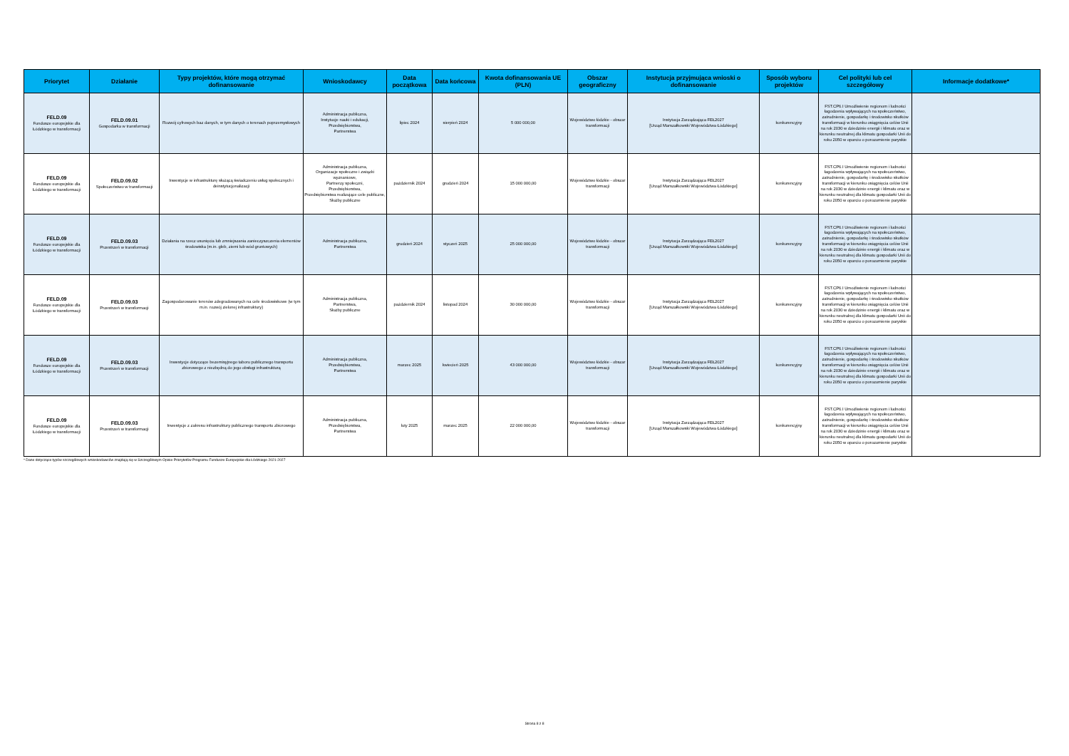| Priorytet | Działanie | Typy projektów, które mogą otrzymać dofinansowanie | Wnioskodawcy | Data początkowa | Data końcowa | Kwota dofinansowania UE (PLN) | Obszar geograficzny | Instytucja przyjmująca wnioski o dofinansowanie | Sposób wyboru projektów | Cel polityki lub cel szczegółowy | Informacje dodatkowe* |
| --- | --- | --- | --- | --- | --- | --- | --- | --- | --- | --- | --- |
| FELD.09 Fundusze europejskie dla Łódzkiego w transformacji | FELD.09.01 Gospodarka w transformacji | Rozwój cyfrowych baz danych, w tym danych o terenach poprzemysłowych | Administracja publiczna, Instytucje nauki i edukacji, Przedsiębiorstwa, Partnerstwa | lipiec 2024 | sierpień 2024 | 5 000 000,00 | Województwo łódzkie - obszar transformacji | Instytucja Zarządzająca FEŁ2027 [Urząd Marszałkowski Województwa Łódzkiego] | konkurencyjny | FST.CP6.I Umożliwienie regionom i ludności łagodzenia wpływających na społeczeństwo, zatrudnienie, gospodarkę i środowisko skutków transformacji w kierunku osiągnięcia celów Unii na rok 2030 w dziedzinie energii i klimatu oraz w kierunku neutralnej dla klimatu gospodarki Unii do roku 2050 w oparciu o porozumienie paryskie | |
| FELD.09 Fundusze europejskie dla Łódzkiego w transformacji | FELD.09.02 Społeczeństwo w transformacji | Inwestycje w infrastrukturę służącą świadczeniu usług społecznych i deinstytucjonalizacji | Administracja publiczna, Organizacje społeczne i związki wyznaniowe, Partnerzy społeczni, Przedsiębiorstwa, Przedsiębiorstwa realizujące cele publiczne, Służby publiczne | październik 2024 | grudzień 2024 | 15 000 000,00 | Województwo łódzkie - obszar transformacji | Instytucja Zarządzająca FEŁ2027 [Urząd Marszałkowski Województwa Łódzkiego] | konkurencyjny | FST.CP6.I Umożliwienie regionom i ludności łagodzenia wpływających na społeczeństwo, zatrudnienie, gospodarkę i środowisko skutków transformacji w kierunku osiągnięcia celów Unii na rok 2030 w dziedzinie energii i klimatu oraz w kierunku neutralnej dla klimatu gospodarki Unii do roku 2050 w oparciu o porozumienie paryskie | |
| FELD.09 Fundusze europejskie dla Łódzkiego w transformacji | FELD.09.03 Przestrzeń w transformacji | Działania na rzecz usunięcia lub zmniejszania zanieczyszczenia elementów środowiska (m.in. gleb, ziemi lub wód gruntowych) | Administracja publiczna, Partnerstwa | grudzień 2024 | styczeń 2025 | 25 000 000,00 | Województwo łódzkie - obszar transformacji | Instytucja Zarządzająca FEŁ2027 [Urząd Marszałkowski Województwa Łódzkiego] | konkurencyjny | FST.CP6.I Umożliwienie regionom i ludności łagodzenia wpływających na społeczeństwo, zatrudnienie, gospodarkę i środowisko skutków transformacji w kierunku osiągnięcia celów Unii na rok 2030 w dziedzinie energii i klimatu oraz w kierunku neutralnej dla klimatu gospodarki Unii do roku 2050 w oparciu o porozumienie paryskie | |
| FELD.09 Fundusze europejskie dla Łódzkiego w transformacji | FELD.09.03 Przestrzeń w transformacji | Zagospodarowanie terenów zdegradowanych na cele środowiskowe (w tym m.in. rozwój zielonej infrastruktury) | Administracja publiczna, Partnerstwa, Służby publiczne | październik 2024 | listopad 2024 | 30 000 000,00 | Województwo łódzkie - obszar transformacji | Instytucja Zarządzająca FEŁ2027 [Urząd Marszałkowski Województwa Łódzkiego] | konkurencyjny | FST.CP6.I Umożliwienie regionom i ludności łagodzenia wpływających na społeczeństwo, zatrudnienie, gospodarkę i środowisko skutków transformacji w kierunku osiągnięcia celów Unii na rok 2030 w dziedzinie energii i klimatu oraz w kierunku neutralnej dla klimatu gospodarki Unii do roku 2050 w oparciu o porozumienie paryskie | |
| FELD.09 Fundusze europejskie dla Łódzkiego w transformacji | FELD.09.03 Przestrzeń w transformacji | Inwestycje dotyczące bezemisyjnego taboru publicznego transportu zbiorowego z niezbędną do jego obsługi infrastrukturą | Administracja publiczna, Przedsiębiorstwa, Partnerstwa | marzec 2025 | kwiecień 2025 | 43 000 000,00 | Województwo łódzkie - obszar transformacji | Instytucja Zarządzająca FEŁ2027 [Urząd Marszałkowski Województwa Łódzkiego] | konkurencyjny | FST.CP6.I Umożliwienie regionom i ludności łagodzenia wpływających na społeczeństwo, zatrudnienie, gospodarkę i środowisko skutków transformacji w kierunku osiągnięcia celów Unii na rok 2030 w dziedzinie energii i klimatu oraz w kierunku neutralnej dla klimatu gospodarki Unii do roku 2050 w oparciu o porozumienie paryskie | |
| FELD.09 Fundusze europejskie dla Łódzkiego w transformacji | FELD.09.03 Przestrzeń w transformacji | Inwestycje z zakresu infrastruktury publicznego transportu zbiorowego | Administracja publiczna, Przedsiębiorstwa, Partnerstwa | luty 2025 | marzec 2025 | 22 000 000,00 | Województwo łódzkie - obszar transformacji | Instytucja Zarządzająca FEŁ2027 [Urząd Marszałkowski Województwa Łódzkiego] | konkurencyjny | FST.CP6.I Umożliwienie regionom i ludności łagodzenia wpływających na społeczeństwo, zatrudnienie, gospodarkę i środowisko skutków transformacji w kierunku osiągnięcia celów Unii na rok 2030 w dziedzinie energii i klimatu oraz w kierunku neutralnej dla klimatu gospodarki Unii do roku 2050 w oparciu o porozumienie paryskie | |
* Dane dotyczące typów szczegółowych wnioskodawców znajdują się w Szczegółowym Opisie Priorytetów Programu Fundusze Europejskie dla Łódzkiego 2021-2027
Strona 8 z 8